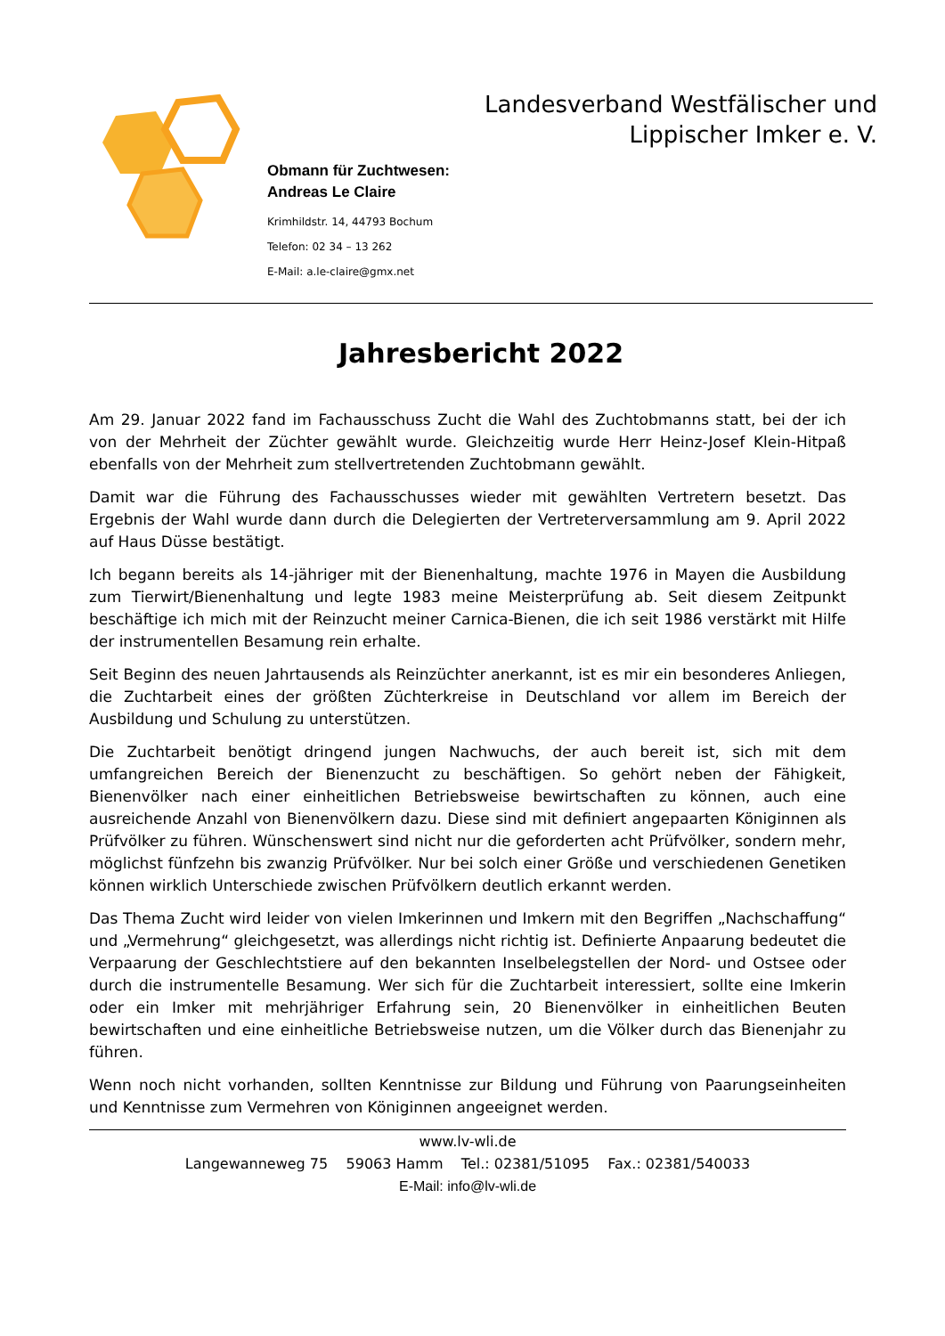Landesverband Westfälischer und
Lippischer Imker e. V.
Obmann für Zuchtwesen:
Andreas Le Claire
Krimhildstr. 14, 44793 Bochum
Telefon: 02 34 – 13 262
E-Mail: a.le-claire@gmx.net
Jahresbericht 2022
Am 29. Januar 2022 fand im Fachausschuss Zucht die Wahl des Zuchtobmanns statt, bei der ich von der Mehrheit der Züchter gewählt wurde. Gleichzeitig wurde Herr Heinz-Josef Klein-Hitpaß ebenfalls von der Mehrheit zum stellvertretenden Zuchtobmann gewählt.
Damit war die Führung des Fachausschusses wieder mit gewählten Vertretern besetzt. Das Ergebnis der Wahl wurde dann durch die Delegierten der Vertreterversammlung am 9. April 2022 auf Haus Düsse bestätigt.
Ich begann bereits als 14-jähriger mit der Bienenhaltung, machte 1976 in Mayen die Ausbildung zum Tierwirt/Bienenhaltung und legte 1983 meine Meisterprüfung ab. Seit diesem Zeitpunkt beschäftige ich mich mit der Reinzucht meiner Carnica-Bienen, die ich seit 1986 verstärkt mit Hilfe der instrumentellen Besamung rein erhalte.
Seit Beginn des neuen Jahrtausends als Reinzüchter anerkannt, ist es mir ein besonderes Anliegen, die Zuchtarbeit eines der größten Züchterkreise in Deutschland vor allem im Bereich der Ausbildung und Schulung zu unterstützen.
Die Zuchtarbeit benötigt dringend jungen Nachwuchs, der auch bereit ist, sich mit dem umfangreichen Bereich der Bienenzucht zu beschäftigen. So gehört neben der Fähigkeit, Bienenvölker nach einer einheitlichen Betriebsweise bewirtschaften zu können, auch eine ausreichende Anzahl von Bienenvölkern dazu. Diese sind mit definiert angepaarten Königinnen als Prüfvölker zu führen. Wünschenswert sind nicht nur die geforderten acht Prüfvölker, sondern mehr, möglichst fünfzehn bis zwanzig Prüfvölker. Nur bei solch einer Größe und verschiedenen Genetiken können wirklich Unterschiede zwischen Prüfvölkern deutlich erkannt werden.
Das Thema Zucht wird leider von vielen Imkerinnen und Imkern mit den Begriffen „Nachschaffung“ und „Vermehrung“ gleichgesetzt, was allerdings nicht richtig ist. Definierte Anpaarung bedeutet die Verpaarung der Geschlechtstiere auf den bekannten Inselbelegstellen der Nord- und Ostsee oder durch die instrumentelle Besamung. Wer sich für die Zuchtarbeit interessiert, sollte eine Imkerin oder ein Imker mit mehrjähriger Erfahrung sein, 20 Bienenvölker in einheitlichen Beuten bewirtschaften und eine einheitliche Betriebsweise nutzen, um die Völker durch das Bienenjahr zu führen.
Wenn noch nicht vorhanden, sollten Kenntnisse zur Bildung und Führung von Paarungseinheiten und Kenntnisse zum Vermehren von Königinnen angeeignet werden.
www.lv-wli.de
Langewanneweg 75 59063 Hamm Tel.: 02381/51095 Fax.: 02381/540033
E-Mail: info@lv-wli.de